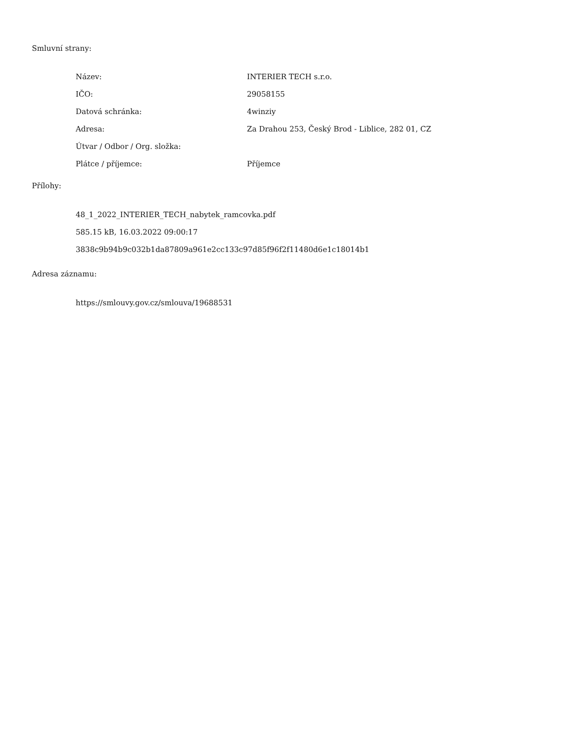Smluvní strany:
| Název: | INTERIER TECH s.r.o. |
| IČO: | 29058155 |
| Datová schránka: | 4winziy |
| Adresa: | Za Drahou 253, Český Brod - Liblice, 282 01, CZ |
| Útvar / Odbor / Org. složka: | |
| Plátce / příjemce: | Příjemce |
Přílohy:
48_1_2022_INTERIER_TECH_nabytek_ramcovka.pdf
585.15 kB, 16.03.2022 09:00:17
3838c9b94b9c032b1da87809a961e2cc133c97d85f96f2f11480d6e1c18014b1
Adresa záznamu:
https://smlouvy.gov.cz/smlouva/19688531